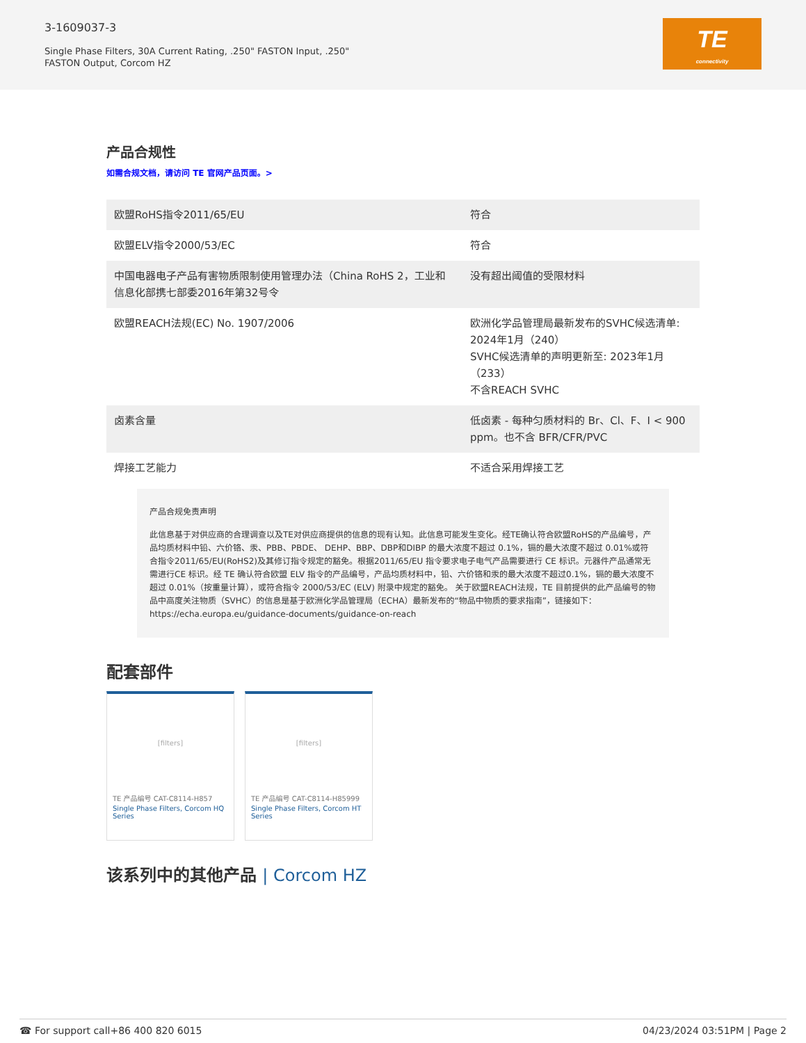3-1609037-3
Single Phase Filters, 30A Current Rating, .250" FASTON Input, .250" FASTON Output, Corcom HZ
TE
connectivity
产品合规性
如需合规文档，请访问 TE 官网产品页面。>
| 欧盟RoHS指令2011/65/EU | 符合 |
| 欧盟ELV指令2000/53/EC | 符合 |
| 中国电器电子产品有害物质限制使用管理办法（China RoHS 2，工业和信息化部携七部委2016年第32号令 | 没有超出阈值的受限材料 |
| 欧盟REACH法规(EC) No. 1907/2006 | 欧洲化学品管理局最新发布的SVHC候选清单: 2024年1月（240） SVHC候选清单的声明更新至: 2023年1月（233） 不含REACH SVHC |
| 卤素含量 | 低卤素 - 每种匀质材料的 Br、Cl、F、I < 900 ppm。也不含 BFR/CFR/PVC |
| 焊接工艺能力 | 不适合采用焊接工艺 |
产品合规免责声明
此信息基于对供应商的合理调查以及TE对供应商提供的信息的现有认知。此信息可能发生变化。经TE确认符合欧盟RoHS的产品编号，产品均质材料中铅、六价铬、汞、PBB、PBDE、 DEHP、BBP、DBP和DIBP 的最大浓度不超过 0.1%，镉的最大浓度不超过 0.01%或符合指令2011/65/EU(RoHS2)及其修订指令规定的豁免。根据2011/65/EU 指令要求电子电气产品需要进行 CE 标识。元器件产品通常无需进行CE 标识。经 TE 确认符合欧盟 ELV 指令的产品编号，产品均质材料中，铅、六价铬和汞的最大浓度不超过0.1%，镉的最大浓度不超过 0.01%（按重量计算），或符合指令 2000/53/EC (ELV) 附录中规定的豁免。 关于欧盟REACH法规，TE 目前提供的此产品编号的物品中高度关注物质（SVHC）的信息是基于欧洲化学品管理局（ECHA）最新发布的“物品中物质的要求指南”，链接如下：https://echa.europa.eu/guidance-documents/guidance-on-reach
配套部件
[filters]
TE 产品编号 CAT-C8114-H857
Single Phase Filters, Corcom HQ Series
[filters]
TE 产品编号 CAT-C8114-H85999
Single Phase Filters, Corcom HT Series
该系列中的其他产品 | Corcom HZ
☎ For support call+86 400 820 6015 04/23/2024 03:51PM | Page 2